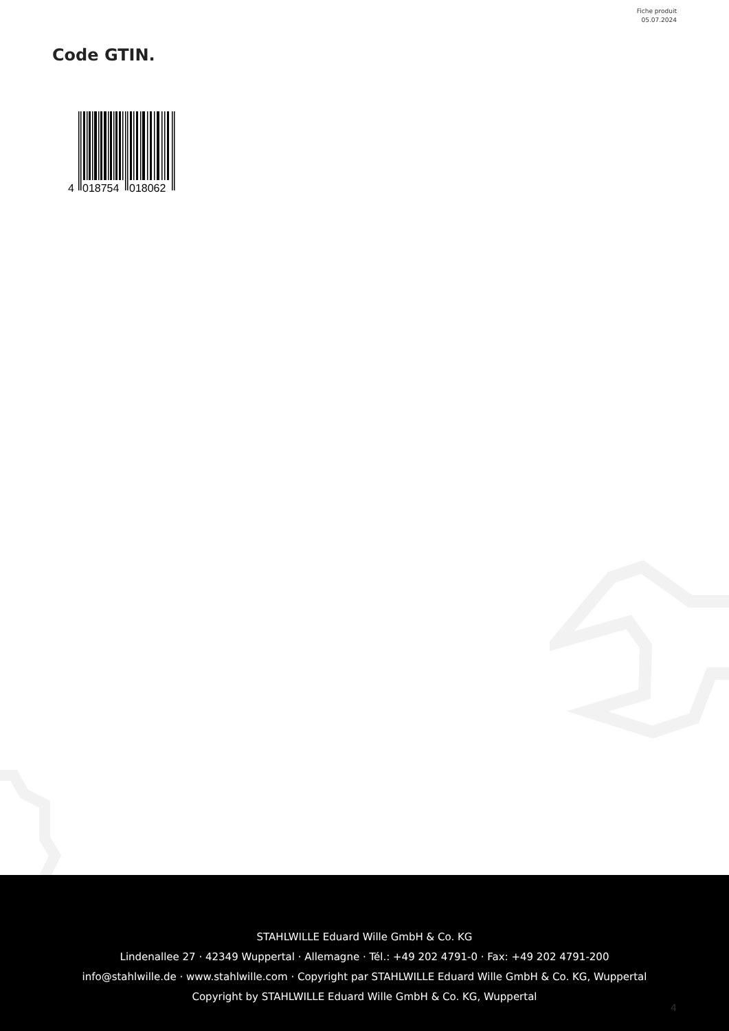Fiche produit
05.07.2024
Code GTIN.
4
018754
018062
STAHLWILLE Eduard Wille GmbH & Co. KG
Lindenallee 27 · 42349 Wuppertal · Allemagne · Tél.: +49 202 4791-0 · Fax: +49 202 4791-200
info@stahlwille.de · www.stahlwille.com · Copyright par STAHLWILLE Eduard Wille GmbH & Co. KG, Wuppertal
Copyright by STAHLWILLE Eduard Wille GmbH & Co. KG, Wuppertal
4